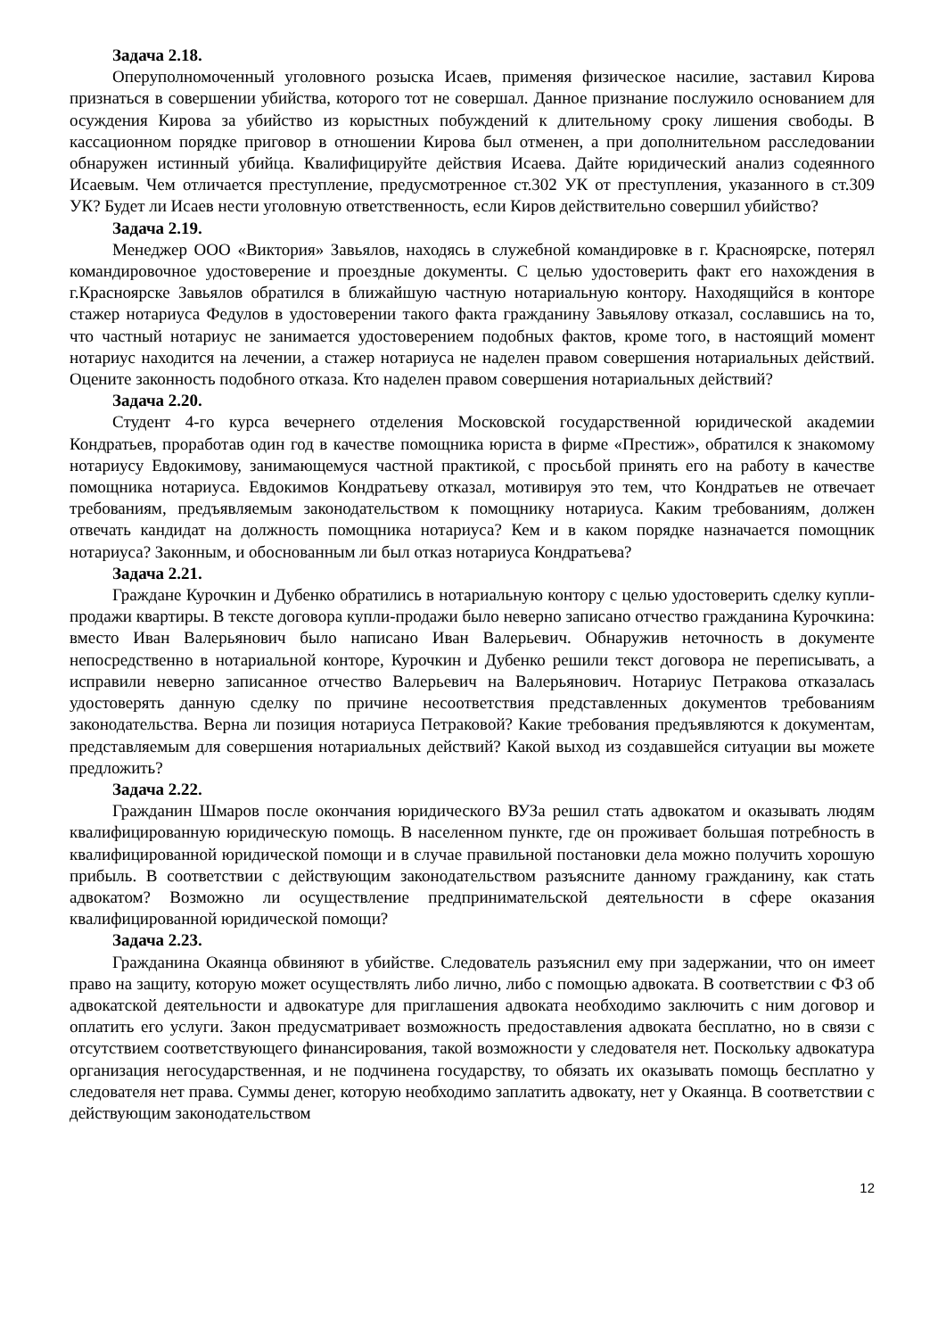Задача 2.18.
Оперуполномоченный уголовного розыска Исаев, применяя физическое насилие, заставил Кирова признаться в совершении убийства, которого тот не совершал. Данное признание послужило основанием для осуждения Кирова за убийство из корыстных побуждений к длительному сроку лишения свободы. В кассационном порядке приговор в отношении Кирова был отменен, а при дополнительном расследовании обнаружен истинный убийца. Квалифицируйте действия Исаева. Дайте юридический анализ содеянного Исаевым. Чем отличается преступление, предусмотренное ст.302 УК от преступления, указанного в ст.309 УК? Будет ли Исаев нести уголовную ответственность, если Киров действительно совершил убийство?
Задача 2.19.
Менеджер ООО «Виктория» Завьялов, находясь в служебной командировке в г. Красноярске, потерял командировочное удостоверение и проездные документы. С целью удостоверить факт его нахождения в г.Красноярске Завьялов обратился в ближайшую частную нотариальную контору. Находящийся в конторе стажер нотариуса Федулов в удостоверении такого факта гражданину Завьялову отказал, сославшись на то, что частный нотариус не занимается удостоверением подобных фактов, кроме того, в настоящий момент нотариус находится на лечении, а стажер нотариуса не наделен правом совершения нотариальных действий. Оцените законность подобного отказа. Кто наделен правом совершения нотариальных действий?
Задача 2.20.
Студент 4-го курса вечернего отделения Московской государственной юридической академии Кондратьев, проработав один год в качестве помощника юриста в фирме «Престиж», обратился к знакомому нотариусу Евдокимову, занимающемуся частной практикой, с просьбой принять его на работу в качестве помощника нотариуса. Евдокимов Кондратьеву отказал, мотивируя это тем, что Кондратьев не отвечает требованиям, предъявляемым законодательством к помощнику нотариуса. Каким требованиям, должен отвечать кандидат на должность помощника нотариуса? Кем и в каком порядке назначается помощник нотариуса? Законным, и обоснованным ли был отказ нотариуса Кондратьева?
Задача 2.21.
Граждане Курочкин и Дубенко обратились в нотариальную контору с целью удостоверить сделку купли-продажи квартиры. В тексте договора купли-продажи было неверно записано отчество гражданина Курочкина: вместо Иван Валерьянович было написано Иван Валерьевич. Обнаружив неточность в документе непосредственно в нотариальной конторе, Курочкин и Дубенко решили текст договора не переписывать, а исправили неверно записанное отчество Валерьевич на Валерьянович. Нотариус Петракова отказалась удостоверять данную сделку по причине несоответствия представленных документов требованиям законодательства. Верна ли позиция нотариуса Петраковой? Какие требования предъявляются к документам, представляемым для совершения нотариальных действий? Какой выход из создавшейся ситуации вы можете предложить?
Задача 2.22.
Гражданин Шмаров после окончания юридического ВУЗа решил стать адвокатом и оказывать людям квалифицированную юридическую помощь. В населенном пункте, где он проживает большая потребность в квалифицированной юридической помощи и в случае правильной постановки дела можно получить хорошую прибыль. В соответствии с действующим законодательством разъясните данному гражданину, как стать адвокатом? Возможно ли осуществление предпринимательской деятельности в сфере оказания квалифицированной юридической помощи?
Задача 2.23.
Гражданина Окаянца обвиняют в убийстве. Следователь разъяснил ему при задержании, что он имеет право на защиту, которую может осуществлять либо лично, либо с помощью адвоката. В соответствии с ФЗ об адвокатской деятельности и адвокатуре для приглашения адвоката необходимо заключить с ним договор и оплатить его услуги. Закон предусматривает возможность предоставления адвоката бесплатно, но в связи с отсутствием соответствующего финансирования, такой возможности у следователя нет. Поскольку адвокатура организация негосударственная, и не подчинена государству, то обязать их оказывать помощь бесплатно у следователя нет права. Суммы денег, которую необходимо заплатить адвокату, нет у Окаянца. В соответствии с действующим законодательством
12